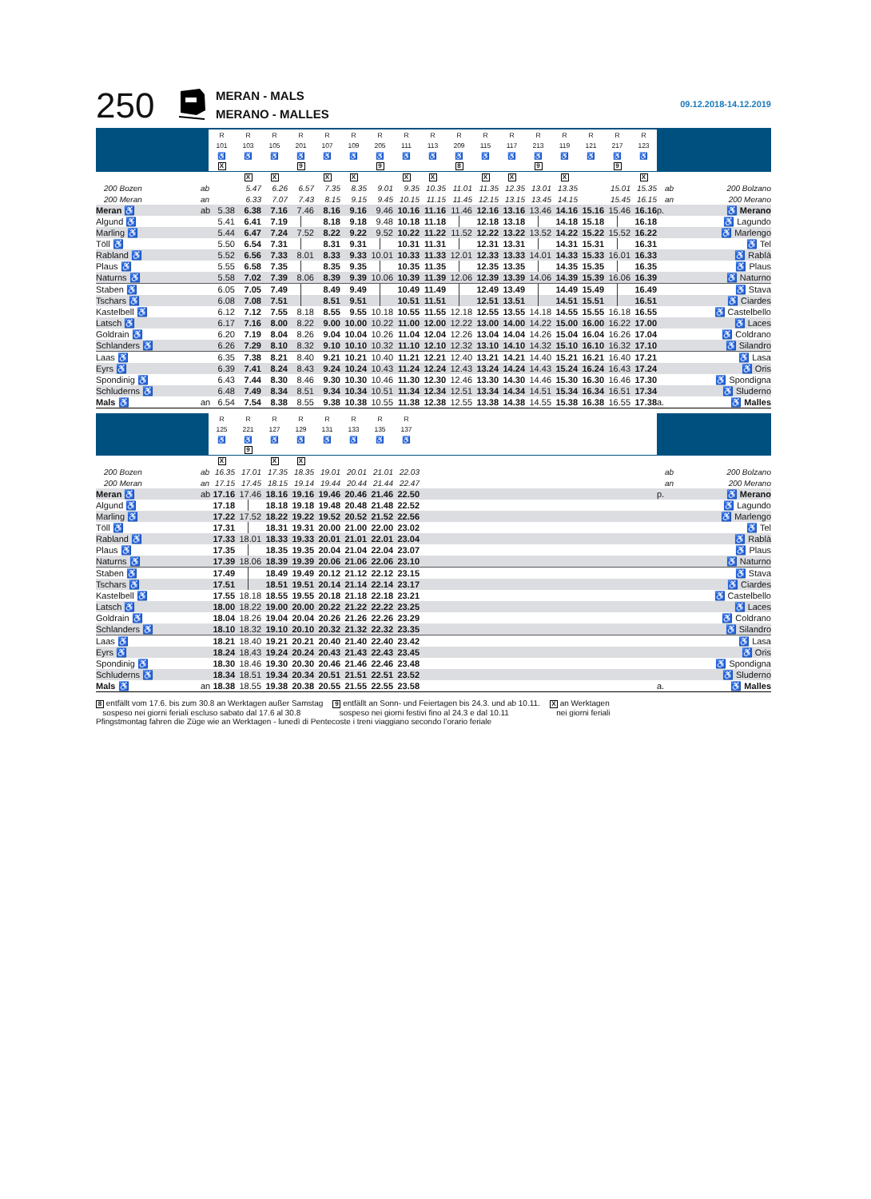250
MERAN - MALS
MERANO - MALLES
09.12.2018-14.12.2019
| | | R | R | R | R | R | R | R | R | R | R | R | R | R | R | R | R | R | | |
| | | 101 | 103 | 105 | 201 | 107 | 109 | 205 | 111 | 113 | 209 | 115 | 117 | 213 | 119 | 121 | 217 | 123 | | |
| | | ♿ | ♿ | ♿ | ♿ | ♿ | ♿ | ♿ | ♿ | ♿ | ♿ | ♿ | ♿ | ♿ | ♿ | ♿ | ♿ | ♿ | | |
| | | X | | | 9 | | | 9 | | | 8 | | | 9 | | | 9 | | | |
| | | | X | X | | X | X | | X | X | | X | X | | X | | | X | | |
| 200 Bozen | ab | | 5.47 | 6.26 | 6.57 | 7.35 | 8.35 | 9.01 | 9.35 | 10.35 | 11.01 | 11.35 | 12.35 | 13.01 | 13.35 | | 15.01 | 15.35 | ab | 200 Bolzano |
| 200 Meran | an | | 6.33 | 7.07 | 7.43 | 8.15 | 9.15 | 9.45 | 10.15 | 11.15 | 11.45 | 12.15 | 13.15 | 13.45 | 14.15 | | 15.45 | 16.15 | an | 200 Merano |
| Meran ♿ | ab | 5.38 | 6.38 | 7.16 | 7.46 | 8.16 | 9.16 | 9.46 | 10.16 | 11.16 | 11.46 | 12.16 | 13.16 | 13.46 | 14.16 | 15.16 | 15.46 | 16.16 | p. | ♿ Merano |
| Algund ♿ | | 5.41 | 6.41 | 7.19 | | 8.18 | 9.18 | 9.48 | 10.18 | 11.18 | | 12.18 | 13.18 | | 14.18 | 15.18 | | 16.18 | | ♿ Lagundo |
| Marling ♿ | | 5.44 | 6.47 | 7.24 | 7.52 | 8.22 | 9.22 | 9.52 | 10.22 | 11.22 | 11.52 | 12.22 | 13.22 | 13.52 | 14.22 | 15.22 | 15.52 | 16.22 | | ♿ Marlengo |
| Töll ♿ | | 5.50 | 6.54 | 7.31 | | 8.31 | 9.31 | | 10.31 | 11.31 | | 12.31 | 13.31 | | 14.31 | 15.31 | | 16.31 | | ♿ Tel |
| Rabland ♿ | | 5.52 | 6.56 | 7.33 | 8.01 | 8.33 | 9.33 | 10.01 | 10.33 | 11.33 | 12.01 | 12.33 | 13.33 | 14.01 | 14.33 | 15.33 | 16.01 | 16.33 | | ♿ Rablà |
| Plaus ♿ | | 5.55 | 6.58 | 7.35 | | 8.35 | 9.35 | | 10.35 | 11.35 | | 12.35 | 13.35 | | 14.35 | 15.35 | | 16.35 | | ♿ Plaus |
| Naturns ♿ | | 5.58 | 7.02 | 7.39 | 8.06 | 8.39 | 9.39 | 10.06 | 10.39 | 11.39 | 12.06 | 12.39 | 13.39 | 14.06 | 14.39 | 15.39 | 16.06 | 16.39 | | ♿ Naturno |
| Staben ♿ | | 6.05 | 7.05 | 7.49 | | 8.49 | 9.49 | | 10.49 | 11.49 | | 12.49 | 13.49 | | 14.49 | 15.49 | | 16.49 | | ♿ Stava |
| Tschars ♿ | | 6.08 | 7.08 | 7.51 | | 8.51 | 9.51 | | 10.51 | 11.51 | | 12.51 | 13.51 | | 14.51 | 15.51 | | 16.51 | | ♿ Ciardes |
| Kastelbell ♿ | | 6.12 | 7.12 | 7.55 | 8.18 | 8.55 | 9.55 | 10.18 | 10.55 | 11.55 | 12.18 | 12.55 | 13.55 | 14.18 | 14.55 | 15.55 | 16.18 | 16.55 | | ♿ Castelbello |
| Latsch ♿ | | 6.17 | 7.16 | 8.00 | 8.22 | 9.00 | 10.00 | 10.22 | 11.00 | 12.00 | 12.22 | 13.00 | 14.00 | 14.22 | 15.00 | 16.00 | 16.22 | 17.00 | | ♿ Laces |
| Goldrain ♿ | | 6.20 | 7.19 | 8.04 | 8.26 | 9.04 | 10.04 | 10.26 | 11.04 | 12.04 | 12.26 | 13.04 | 14.04 | 14.26 | 15.04 | 16.04 | 16.26 | 17.04 | | ♿ Coldrano |
| Schlanders ♿ | | 6.26 | 7.29 | 8.10 | 8.32 | 9.10 | 10.10 | 10.32 | 11.10 | 12.10 | 12.32 | 13.10 | 14.10 | 14.32 | 15.10 | 16.10 | 16.32 | 17.10 | | ♿ Silandro |
| Laas ♿ | | 6.35 | 7.38 | 8.21 | 8.40 | 9.21 | 10.21 | 10.40 | 11.21 | 12.21 | 12.40 | 13.21 | 14.21 | 14.40 | 15.21 | 16.21 | 16.40 | 17.21 | | ♿ Lasa |
| Eyrs ♿ | | 6.39 | 7.41 | 8.24 | 8.43 | 9.24 | 10.24 | 10.43 | 11.24 | 12.24 | 12.43 | 13.24 | 14.24 | 14.43 | 15.24 | 16.24 | 16.43 | 17.24 | | ♿ Oris |
| Spondinig ♿ | | 6.43 | 7.44 | 8.30 | 8.46 | 9.30 | 10.30 | 10.46 | 11.30 | 12.30 | 12.46 | 13.30 | 14.30 | 14.46 | 15.30 | 16.30 | 16.46 | 17.30 | | ♿ Spondigna |
| Schluderns ♿ | | 6.48 | 7.49 | 8.34 | 8.51 | 9.34 | 10.34 | 10.51 | 11.34 | 12.34 | 12.51 | 13.34 | 14.34 | 14.51 | 15.34 | 16.34 | 16.51 | 17.34 | | ♿ Sluderno |
| Mals ♿ | an | 6.54 | 7.54 | 8.38 | 8.55 | 9.38 | 10.38 | 10.55 | 11.38 | 12.38 | 12.55 | 13.38 | 14.38 | 14.55 | 15.38 | 16.38 | 16.55 | 17.38 | a. | ♿ Malles |
| | | R | R | R | R | R | R | R | R | | | |
| | | 125 | 221 | 127 | 129 | 131 | 133 | 135 | 137 | | | |
| | | ♿ | ♿ | ♿ | ♿ | ♿ | ♿ | ♿ | ♿ | | | |
| | | | 9 | | | | | | | | | |
| | | X | | X | X | | | | | | | |
| 200 Bozen | ab | 16.35 | 17.01 | 17.35 | 18.35 | 19.01 | 20.01 | 21.01 | 22.03 | | ab | 200 Bolzano |
| 200 Meran | an | 17.15 | 17.45 | 18.15 | 19.14 | 19.44 | 20.44 | 21.44 | 22.47 | | an | 200 Merano |
| Meran ♿ | ab | 17.16 | 17.46 | 18.16 | 19.16 | 19.46 | 20.46 | 21.46 | 22.50 | | p. | ♿ Merano |
| Algund ♿ | | 17.18 | | 18.18 | 19.18 | 19.48 | 20.48 | 21.48 | 22.52 | | | ♿ Lagundo |
| Marling ♿ | | 17.22 | 17.52 | 18.22 | 19.22 | 19.52 | 20.52 | 21.52 | 22.56 | | | ♿ Marlengo |
| Töll ♿ | | 17.31 | | 18.31 | 19.31 | 20.00 | 21.00 | 22.00 | 23.02 | | | ♿ Tel |
| Rabland ♿ | | 17.33 | 18.01 | 18.33 | 19.33 | 20.01 | 21.01 | 22.01 | 23.04 | | | ♿ Rablà |
| Plaus ♿ | | 17.35 | | 18.35 | 19.35 | 20.04 | 21.04 | 22.04 | 23.07 | | | ♿ Plaus |
| Naturns ♿ | | 17.39 | 18.06 | 18.39 | 19.39 | 20.06 | 21.06 | 22.06 | 23.10 | | | ♿ Naturno |
| Staben ♿ | | 17.49 | | 18.49 | 19.49 | 20.12 | 21.12 | 22.12 | 23.15 | | | ♿ Stava |
| Tschars ♿ | | 17.51 | | 18.51 | 19.51 | 20.14 | 21.14 | 22.14 | 23.17 | | | ♿ Ciardes |
| Kastelbell ♿ | | 17.55 | 18.18 | 18.55 | 19.55 | 20.18 | 21.18 | 22.18 | 23.21 | | | ♿ Castelbello |
| Latsch ♿ | | 18.00 | 18.22 | 19.00 | 20.00 | 20.22 | 21.22 | 22.22 | 23.25 | | | ♿ Laces |
| Goldrain ♿ | | 18.04 | 18.26 | 19.04 | 20.04 | 20.26 | 21.26 | 22.26 | 23.29 | | | ♿ Coldrano |
| Schlanders ♿ | | 18.10 | 18.32 | 19.10 | 20.10 | 20.32 | 21.32 | 22.32 | 23.35 | | | ♿ Silandro |
| Laas ♿ | | 18.21 | 18.40 | 19.21 | 20.21 | 20.40 | 21.40 | 22.40 | 23.42 | | | ♿ Lasa |
| Eyrs ♿ | | 18.24 | 18.43 | 19.24 | 20.24 | 20.43 | 21.43 | 22.43 | 23.45 | | | ♿ Oris |
| Spondinig ♿ | | 18.30 | 18.46 | 19.30 | 20.30 | 20.46 | 21.46 | 22.46 | 23.48 | | | ♿ Spondigna |
| Schluderns ♿ | | 18.34 | 18.51 | 19.34 | 20.34 | 20.51 | 21.51 | 22.51 | 23.52 | | | ♿ Sluderno |
| Mals ♿ | an | 18.38 | 18.55 | 19.38 | 20.38 | 20.55 | 21.55 | 22.55 | 23.58 | | a. | ♿ Malles |
8 entfällt vom 17.6. bis zum 30.8 an Werktagen außer Samstag
sospeso nei giorni feriali escluso sabato dal 17.6 al 30.8
9 entfällt an Sonn- und Feiertagen bis 24.3. und ab 10.11.
sospeso nei giorni festivi fino al 24.3 e dal 10.11
X an Werktagen
nei giorni feriali
Pfingstmontag fahren die Züge wie an Werktagen - lunedì di Pentecoste i treni viaggiano secondo l’orario feriale